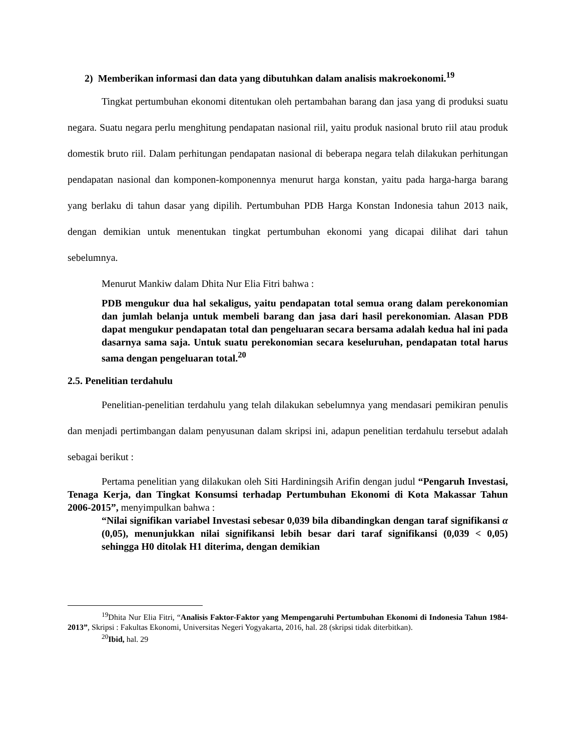2) Memberikan informasi dan data yang dibutuhkan dalam analisis makroekonomi.<sup>19</sup>
Tingkat pertumbuhan ekonomi ditentukan oleh pertambahan barang dan jasa yang di produksi suatu negara. Suatu negara perlu menghitung pendapatan nasional riil, yaitu produk nasional bruto riil atau produk domestik bruto riil. Dalam perhitungan pendapatan nasional di beberapa negara telah dilakukan perhitungan pendapatan nasional dan komponen-komponennya menurut harga konstan, yaitu pada harga-harga barang yang berlaku di tahun dasar yang dipilih. Pertumbuhan PDB Harga Konstan Indonesia tahun 2013 naik, dengan demikian untuk menentukan tingkat pertumbuhan ekonomi yang dicapai dilihat dari tahun sebelumnya.
Menurut Mankiw dalam Dhita Nur Elia Fitri bahwa :
PDB mengukur dua hal sekaligus, yaitu pendapatan total semua orang dalam perekonomian dan jumlah belanja untuk membeli barang dan jasa dari hasil perekonomian. Alasan PDB dapat mengukur pendapatan total dan pengeluaran secara bersama adalah kedua hal ini pada dasarnya sama saja. Untuk suatu perekonomian secara keseluruhan, pendapatan total harus sama dengan pengeluaran total.<sup>20</sup>
2.5. Penelitian terdahulu
Penelitian-penelitian terdahulu yang telah dilakukan sebelumnya yang mendasari pemikiran penulis dan menjadi pertimbangan dalam penyusunan dalam skripsi ini, adapun penelitian terdahulu tersebut adalah sebagai berikut :
Pertama penelitian yang dilakukan oleh Siti Hardiningsih Arifin dengan judul “Pengaruh Investasi, Tenaga Kerja, dan Tingkat Konsumsi terhadap Pertumbuhan Ekonomi di Kota Makassar Tahun 2006-2015”, menyimpulkan bahwa :
“Nilai signifikan variabel Investasi sebesar 0,039 bila dibandingkan dengan taraf signifikansi α (0,05), menunjukkan nilai signifikansi lebih besar dari taraf signifikansi (0,039 < 0,05) sehingga H0 ditolak H1 diterima, dengan demikian
<sup>19</sup> Dhita Nur Elia Fitri, “Analisis Faktor-Faktor yang Mempengaruhi Pertumbuhan Ekonomi di Indonesia Tahun 1984-2013”, Skripsi : Fakultas Ekonomi, Universitas Negeri Yogyakarta, 2016, hal. 28 (skripsi tidak diterbitkan).
<sup>20</sup> Ibid, hal. 29